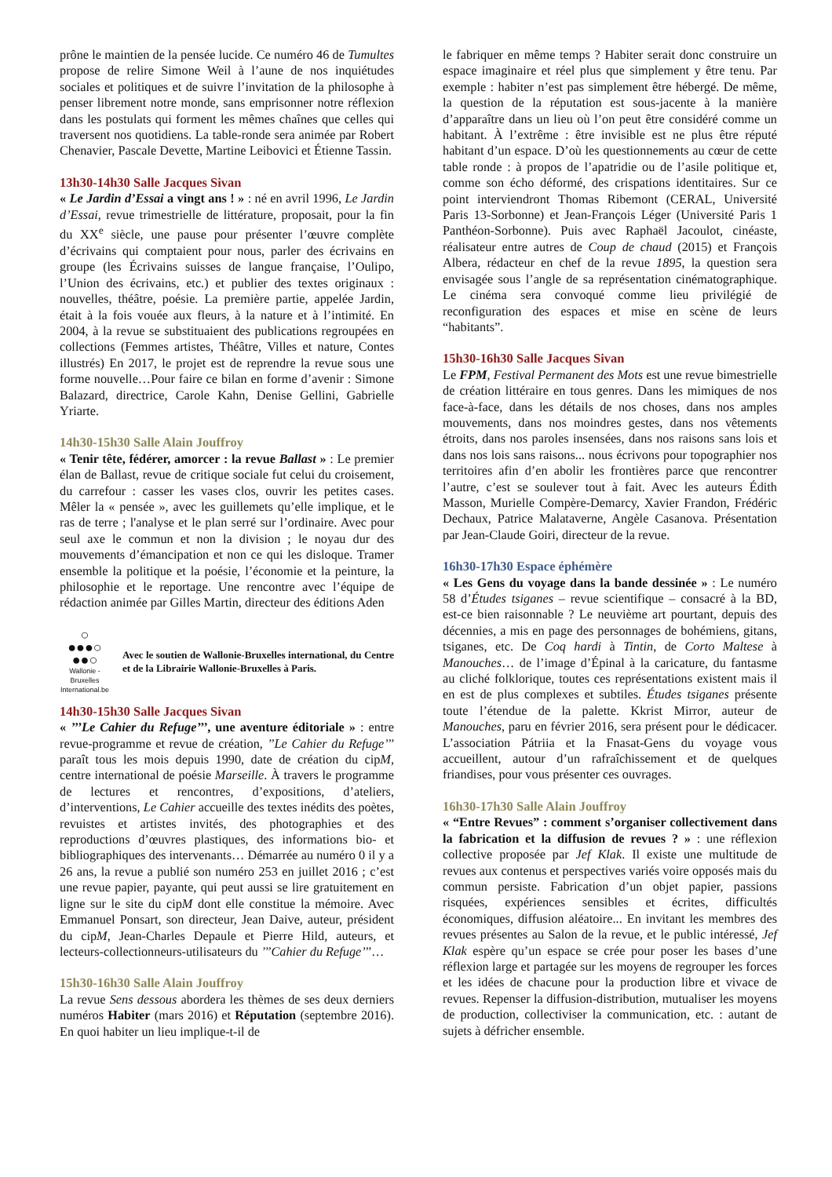prône le maintien de la pensée lucide. Ce numéro 46 de Tumultes propose de relire Simone Weil à l’aune de nos inquiétudes sociales et politiques et de suivre l’invitation de la philosophe à penser librement notre monde, sans emprisonner notre réflexion dans les postulats qui forment les mêmes chaînes que celles qui traversent nos quotidiens. La table-ronde sera animée par Robert Chenavier, Pascale Devette, Martine Leibovici et Étienne Tassin.
13h30-14h30 Salle Jacques Sivan
« Le Jardin d’Essai a vingt ans ! » : né en avril 1996, Le Jardin d’Essai, revue trimestrielle de littérature, proposait, pour la fin du XX<sup>e</sup> siècle, une pause pour présenter l’œuvre complète d’écrivains qui comptaient pour nous, parler des écrivains en groupe (les Écrivains suisses de langue française, l’Oulipo, l’Union des écrivains, etc.) et publier des textes originaux : nouvelles, théâtre, poésie. La première partie, appelée Jardin, était à la fois vouée aux fleurs, à la nature et à l’intimité. En 2004, à la revue se substituaient des publications regroupées en collections (Femmes artistes, Théâtre, Villes et nature, Contes illustrés) En 2017, le projet est de reprendre la revue sous une forme nouvelle…Pour faire ce bilan en forme d’avenir : Simone Balazard, directrice, Carole Kahn, Denise Gellini, Gabrielle Yriarte.
14h30-15h30 Salle Alain Jouffroy
« Tenir tête, fédérer, amorcer : la revue Ballast » : Le premier élan de Ballast, revue de critique sociale fut celui du croisement, du carrefour : casser les vases clos, ouvrir les petites cases. Mêler la « pensée », avec les guillemets qu’elle implique, et le ras de terre ; l'analyse et le plan serré sur l’ordinaire. Avec pour seul axe le commun et non la division ; le noyau dur des mouvements d’émancipation et non ce qui les disloque. Tramer ensemble la politique et la poésie, l’économie et la peinture, la philosophie et le reportage. Une rencontre avec l’équipe de rédaction animée par Gilles Martin, directeur des éditions Aden
○
●●●○
●●○
Wallonie - Bruxelles
International.be
Avec le soutien de Wallonie-Bruxelles international, du Centre et de la Librairie Wallonie-Bruxelles à Paris.
14h30-15h30 Salle Jacques Sivan
« ’’’Le Cahier du Refuge’’’, une aventure éditoriale » : entre revue-programme et revue de création, ’’Le Cahier du Refuge’’’ paraît tous les mois depuis 1990, date de création du cipM, centre international de poésie Marseille. À travers le programme de lectures et rencontres, d’expositions, d’ateliers, d’interventions, Le Cahier accueille des textes inédits des poètes, revuistes et artistes invités, des photographies et des reproductions d’œuvres plastiques, des informations bio- et bibliographiques des intervenants… Démarrée au numéro 0 il y a 26 ans, la revue a publié son numéro 253 en juillet 2016 ; c’est une revue papier, payante, qui peut aussi se lire gratuitement en ligne sur le site du cipM dont elle constitue la mémoire. Avec Emmanuel Ponsart, son directeur, Jean Daive, auteur, président du cipM, Jean-Charles Depaule et Pierre Hild, auteurs, et lecteurs-collectionneurs-utilisateurs du ’’’Cahier du Refuge’’’…
15h30-16h30 Salle Alain Jouffroy
La revue Sens dessous abordera les thèmes de ses deux derniers numéros Habiter (mars 2016) et Réputation (septembre 2016). En quoi habiter un lieu implique-t-il de
le fabriquer en même temps ? Habiter serait donc construire un espace imaginaire et réel plus que simplement y être tenu. Par exemple : habiter n’est pas simplement être hébergé. De même, la question de la réputation est sous-jacente à la manière d’apparaître dans un lieu où l’on peut être considéré comme un habitant. À l’extrême : être invisible est ne plus être réputé habitant d’un espace. D’où les questionnements au cœur de cette table ronde : à propos de l’apatridie ou de l’asile politique et, comme son écho déformé, des crispations identitaires. Sur ce point interviendront Thomas Ribemont (CERAL, Université Paris 13-Sorbonne) et Jean-François Léger (Université Paris 1 Panthéon-Sorbonne). Puis avec Raphaël Jacoulot, cinéaste, réalisateur entre autres de Coup de chaud (2015) et François Albera, rédacteur en chef de la revue 1895, la question sera envisagée sous l’angle de sa représentation cinématographique. Le cinéma sera convoqué comme lieu privilégié de reconfiguration des espaces et mise en scène de leurs “habitants”.
15h30-16h30 Salle Jacques Sivan
Le FPM, Festival Permanent des Mots est une revue bimestrielle de création littéraire en tous genres. Dans les mimiques de nos face-à-face, dans les détails de nos choses, dans nos amples mouvements, dans nos moindres gestes, dans nos vêtements étroits, dans nos paroles insensées, dans nos raisons sans lois et dans nos lois sans raisons... nous écrivons pour topographier nos territoires afin d’en abolir les frontières parce que rencontrer l’autre, c’est se soulever tout à fait. Avec les auteurs Édith Masson, Murielle Compère-Demarcy, Xavier Frandon, Frédéric Dechaux, Patrice Malataverne, Angèle Casanova. Présentation par Jean-Claude Goiri, directeur de la revue.
16h30-17h30 Espace éphémère
« Les Gens du voyage dans la bande dessinée » : Le numéro 58 d’Études tsiganes – revue scientifique – consacré à la BD, est-ce bien raisonnable ? Le neuvième art pourtant, depuis des décennies, a mis en page des personnages de bohémiens, gitans, tsiganes, etc. De Coq hardi à Tintin, de Corto Maltese à Manouches… de l’image d’Épinal à la caricature, du fantasme au cliché folklorique, toutes ces représentations existent mais il en est de plus complexes et subtiles. Études tsiganes présente toute l’étendue de la palette. Kkrist Mirror, auteur de Manouches, paru en février 2016, sera présent pour le dédicacer. L’association Pátriia et la Fnasat-Gens du voyage vous accueillent, autour d’un rafraîchissement et de quelques friandises, pour vous présenter ces ouvrages.
16h30-17h30 Salle Alain Jouffroy
« “Entre Revues” : comment s’organiser collectivement dans la fabrication et la diffusion de revues ? » : une réflexion collective proposée par Jef Klak. Il existe une multitude de revues aux contenus et perspectives variés voire opposés mais du commun persiste. Fabrication d’un objet papier, passions risquées, expériences sensibles et écrites, difficultés économiques, diffusion aléatoire... En invitant les membres des revues présentes au Salon de la revue, et le public intéressé, Jef Klak espère qu’un espace se crée pour poser les bases d’une réflexion large et partagée sur les moyens de regrouper les forces et les idées de chacune pour la production libre et vivace de revues. Repenser la diffusion-distribution, mutualiser les moyens de production, collectiviser la communication, etc. : autant de sujets à défricher ensemble.